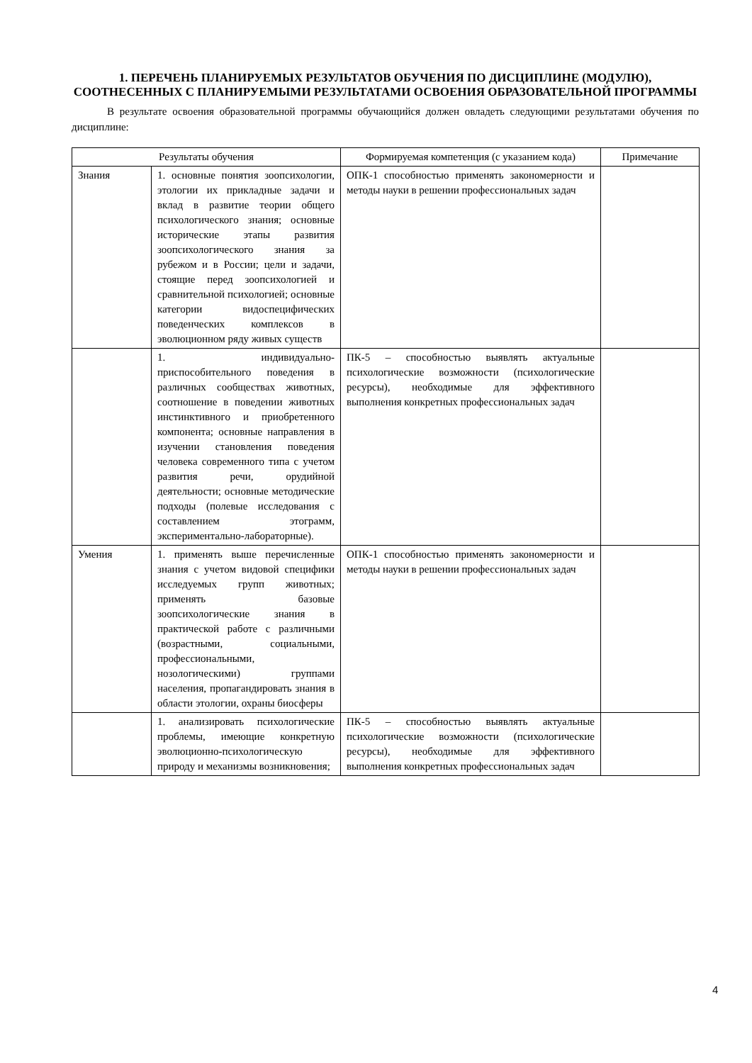1. ПЕРЕЧЕНЬ ПЛАНИРУЕМЫХ РЕЗУЛЬТАТОВ ОБУЧЕНИЯ ПО ДИСЦИПЛИНЕ (МОДУЛЮ), СООТНЕСЕННЫХ С ПЛАНИРУЕМЫМИ РЕЗУЛЬТАТАМИ ОСВОЕНИЯ ОБРАЗОВАТЕЛЬНОЙ ПРОГРАММЫ
В результате освоения образовательной программы обучающийся должен овладеть следующими результатами обучения по дисциплине:
| Результаты обучения | | Формируемая компетенция (с указанием кода) | Примечание |
| Знания | 1. основные понятия зоопсихологии, этологии их прикладные задачи и вклад в развитие теории общего психологического знания; основные исторические этапы развития зоопсихологического знания за рубежом и в России; цели и задачи, стоящие перед зоопсихологией и сравнительной психологией; основные категории видоспецифических поведенческих комплексов в эволюционном ряду живых существ | ОПК-1 способностью применять закономерности и методы науки в решении профессиональных задач | |
| | 1. индивидуально-приспособительного поведения в различных сообществах животных, соотношение в поведении животных инстинктивного и приобретенного компонента; основные направления в изучении становления поведения человека современного типа с учетом развития речи, орудийной деятельности; основные методические подходы (полевые исследования с составлением этограмм, экспериментально-лабораторные). | ПК-5 – способностью выявлять актуальные психологические возможности (психологические ресурсы), необходимые для эффективного выполнения конкретных профессиональных задач | |
| Умения | 1. применять выше перечисленные знания с учетом видовой специфики исследуемых групп животных; применять базовые зоопсихологические знания в практической работе с различными (возрастными, социальными, профессиональными, нозологическими) группами населения, пропагандировать знания в области этологии, охраны биосферы | ОПК-1 способностью применять закономерности и методы науки в решении профессиональных задач | |
| | 1. анализировать психологические проблемы, имеющие конкретную эволюционно-психологическую природу и механизмы возникновения; | ПК-5 – способностью выявлять актуальные психологические возможности (психологические ресурсы), необходимые для эффективного выполнения конкретных профессиональных задач | |
4